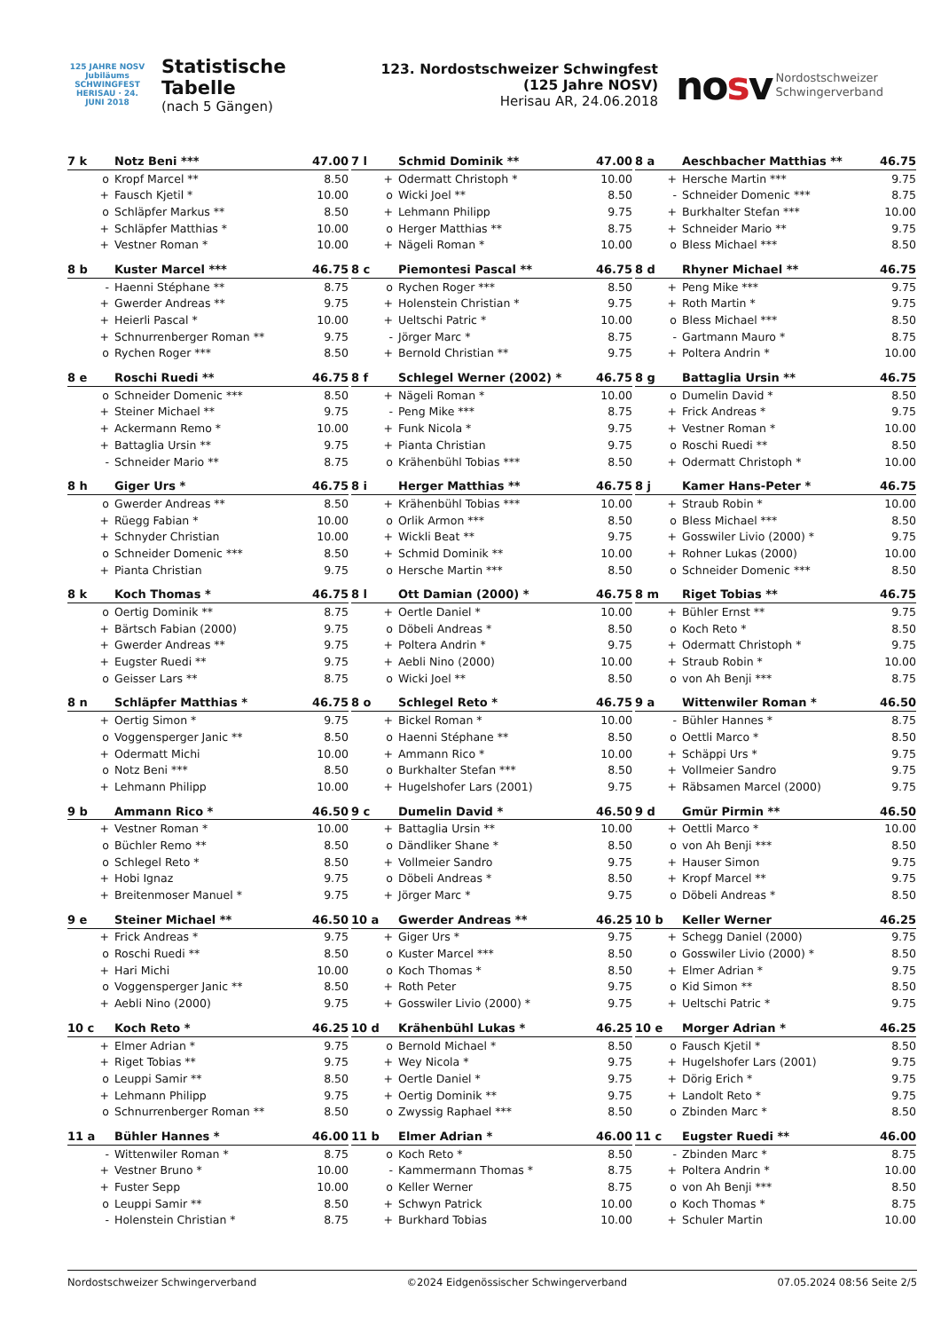125 JAHRE NOSV
Jubiläums SCHWINGFEST
HERISAU · 24. JUNI 2018
Statistische Tabelle
(nach 5 Gängen)
123. Nordostschweizer Schwingfest (125 Jahre NOSV)
Herisau AR, 24.06.2018
nosv Nordostschweizer
Schwingerverband
| 7 k | Notz Beni *** | 47.00 |
| --- | --- | --- |
| o | Kropf Marcel ** | 8.50 |
| + | Fausch Kjetil * | 10.00 |
| o | Schläpfer Markus ** | 8.50 |
| + | Schläpfer Matthias * | 10.00 |
| + | Vestner Roman * | 10.00 |
| 7 l | Schmid Dominik ** | 47.00 |
| --- | --- | --- |
| + | Odermatt Christoph * | 10.00 |
| o | Wicki Joel ** | 8.50 |
| + | Lehmann Philipp | 9.75 |
| o | Herger Matthias ** | 8.75 |
| + | Nägeli Roman * | 10.00 |
| 8 a | Aeschbacher Matthias ** | 46.75 |
| --- | --- | --- |
| + | Hersche Martin *** | 9.75 |
| - | Schneider Domenic *** | 8.75 |
| + | Burkhalter Stefan *** | 10.00 |
| + | Schneider Mario ** | 9.75 |
| o | Bless Michael *** | 8.50 |
| 8 b | Kuster Marcel *** | 46.75 |
| --- | --- | --- |
| - | Haenni Stéphane ** | 8.75 |
| + | Gwerder Andreas ** | 9.75 |
| + | Heierli Pascal * | 10.00 |
| + | Schnurrenberger Roman ** | 9.75 |
| o | Rychen Roger *** | 8.50 |
| 8 c | Piemontesi Pascal ** | 46.75 |
| --- | --- | --- |
| o | Rychen Roger *** | 8.50 |
| + | Holenstein Christian * | 9.75 |
| + | Ueltschi Patric * | 10.00 |
| - | Jörger Marc * | 8.75 |
| + | Bernold Christian ** | 9.75 |
| 8 d | Rhyner Michael ** | 46.75 |
| --- | --- | --- |
| + | Peng Mike *** | 9.75 |
| + | Roth Martin * | 9.75 |
| o | Bless Michael *** | 8.50 |
| - | Gartmann Mauro * | 8.75 |
| + | Poltera Andrin * | 10.00 |
| 8 e | Roschi Ruedi ** | 46.75 |
| --- | --- | --- |
| o | Schneider Domenic *** | 8.50 |
| + | Steiner Michael ** | 9.75 |
| + | Ackermann Remo * | 10.00 |
| + | Battaglia Ursin ** | 9.75 |
| - | Schneider Mario ** | 8.75 |
| 8 f | Schlegel Werner (2002) * | 46.75 |
| --- | --- | --- |
| + | Nägeli Roman * | 10.00 |
| - | Peng Mike *** | 8.75 |
| + | Funk Nicola * | 9.75 |
| + | Pianta Christian | 9.75 |
| o | Krähenbühl Tobias *** | 8.50 |
| 8 g | Battaglia Ursin ** | 46.75 |
| --- | --- | --- |
| o | Dumelin David * | 8.50 |
| + | Frick Andreas * | 9.75 |
| + | Vestner Roman * | 10.00 |
| o | Roschi Ruedi ** | 8.50 |
| + | Odermatt Christoph * | 10.00 |
| 8 h | Giger Urs * | 46.75 |
| --- | --- | --- |
| o | Gwerder Andreas ** | 8.50 |
| + | Rüegg Fabian * | 10.00 |
| + | Schnyder Christian | 10.00 |
| o | Schneider Domenic *** | 8.50 |
| + | Pianta Christian | 9.75 |
| 8 i | Herger Matthias ** | 46.75 |
| --- | --- | --- |
| + | Krähenbühl Tobias *** | 10.00 |
| o | Orlik Armon *** | 8.50 |
| + | Wickli Beat ** | 9.75 |
| + | Schmid Dominik ** | 10.00 |
| o | Hersche Martin *** | 8.50 |
| 8 j | Kamer Hans-Peter * | 46.75 |
| --- | --- | --- |
| + | Straub Robin * | 10.00 |
| o | Bless Michael *** | 8.50 |
| + | Gosswiler Livio (2000) * | 9.75 |
| + | Rohner Lukas (2000) | 10.00 |
| o | Schneider Domenic *** | 8.50 |
| 8 k | Koch Thomas * | 46.75 |
| --- | --- | --- |
| o | Oertig Dominik ** | 8.75 |
| + | Bärtsch Fabian (2000) | 9.75 |
| + | Gwerder Andreas ** | 9.75 |
| + | Eugster Ruedi ** | 9.75 |
| o | Geisser Lars ** | 8.75 |
| 8 l | Ott Damian (2000) * | 46.75 |
| --- | --- | --- |
| + | Oertle Daniel * | 10.00 |
| o | Döbeli Andreas * | 8.50 |
| + | Poltera Andrin * | 9.75 |
| + | Aebli Nino (2000) | 10.00 |
| o | Wicki Joel ** | 8.50 |
| 8 m | Riget Tobias ** | 46.75 |
| --- | --- | --- |
| + | Bühler Ernst ** | 9.75 |
| o | Koch Reto * | 8.50 |
| + | Odermatt Christoph * | 9.75 |
| + | Straub Robin * | 10.00 |
| o | von Ah Benji *** | 8.75 |
| 8 n | Schläpfer Matthias * | 46.75 |
| --- | --- | --- |
| + | Oertig Simon * | 9.75 |
| o | Voggensperger Janic ** | 8.50 |
| + | Odermatt Michi | 10.00 |
| o | Notz Beni *** | 8.50 |
| + | Lehmann Philipp | 10.00 |
| 8 o | Schlegel Reto * | 46.75 |
| --- | --- | --- |
| + | Bickel Roman * | 10.00 |
| o | Haenni Stéphane ** | 8.50 |
| + | Ammann Rico * | 10.00 |
| o | Burkhalter Stefan *** | 8.50 |
| + | Hugelshofer Lars (2001) | 9.75 |
| 9 a | Wittenwiler Roman * | 46.50 |
| --- | --- | --- |
| - | Bühler Hannes * | 8.75 |
| o | Oettli Marco * | 8.50 |
| + | Schäppi Urs * | 9.75 |
| + | Vollmeier Sandro | 9.75 |
| + | Räbsamen Marcel (2000) | 9.75 |
| 9 b | Ammann Rico * | 46.50 |
| --- | --- | --- |
| + | Vestner Roman * | 10.00 |
| o | Büchler Remo ** | 8.50 |
| o | Schlegel Reto * | 8.50 |
| + | Hobi Ignaz | 9.75 |
| + | Breitenmoser Manuel * | 9.75 |
| 9 c | Dumelin David * | 46.50 |
| --- | --- | --- |
| + | Battaglia Ursin ** | 10.00 |
| o | Dändliker Shane * | 8.50 |
| + | Vollmeier Sandro | 9.75 |
| o | Döbeli Andreas * | 8.50 |
| + | Jörger Marc * | 9.75 |
| 9 d | Gmür Pirmin ** | 46.50 |
| --- | --- | --- |
| + | Oettli Marco * | 10.00 |
| o | von Ah Benji *** | 8.50 |
| + | Hauser Simon | 9.75 |
| + | Kropf Marcel ** | 9.75 |
| o | Döbeli Andreas * | 8.50 |
| 9 e | Steiner Michael ** | 46.50 |
| --- | --- | --- |
| + | Frick Andreas * | 9.75 |
| o | Roschi Ruedi ** | 8.50 |
| + | Hari Michi | 10.00 |
| o | Voggensperger Janic ** | 8.50 |
| + | Aebli Nino (2000) | 9.75 |
| 10 a | Gwerder Andreas ** | 46.25 |
| --- | --- | --- |
| + | Giger Urs * | 9.75 |
| o | Kuster Marcel *** | 8.50 |
| o | Koch Thomas * | 8.50 |
| + | Roth Peter | 9.75 |
| + | Gosswiler Livio (2000) * | 9.75 |
| 10 b | Keller Werner | 46.25 |
| --- | --- | --- |
| + | Schegg Daniel (2000) | 9.75 |
| o | Gosswiler Livio (2000) * | 8.50 |
| + | Elmer Adrian * | 9.75 |
| o | Kid Simon ** | 8.50 |
| + | Ueltschi Patric * | 9.75 |
| 10 c | Koch Reto * | 46.25 |
| --- | --- | --- |
| + | Elmer Adrian * | 9.75 |
| + | Riget Tobias ** | 9.75 |
| o | Leuppi Samir ** | 8.50 |
| + | Lehmann Philipp | 9.75 |
| o | Schnurrenberger Roman ** | 8.50 |
| 10 d | Krähenbühl Lukas * | 46.25 |
| --- | --- | --- |
| o | Bernold Michael * | 8.50 |
| + | Wey Nicola * | 9.75 |
| + | Oertle Daniel * | 9.75 |
| + | Oertig Dominik ** | 9.75 |
| o | Zwyssig Raphael *** | 8.50 |
| 10 e | Morger Adrian * | 46.25 |
| --- | --- | --- |
| o | Fausch Kjetil * | 8.50 |
| + | Hugelshofer Lars (2001) | 9.75 |
| + | Dörig Erich * | 9.75 |
| + | Landolt Reto * | 9.75 |
| o | Zbinden Marc * | 8.50 |
| 11 a | Bühler Hannes * | 46.00 |
| --- | --- | --- |
| - | Wittenwiler Roman * | 8.75 |
| + | Vestner Bruno * | 10.00 |
| + | Fuster Sepp | 10.00 |
| o | Leuppi Samir ** | 8.50 |
| - | Holenstein Christian * | 8.75 |
| 11 b | Elmer Adrian * | 46.00 |
| --- | --- | --- |
| o | Koch Reto * | 8.50 |
| - | Kammermann Thomas * | 8.75 |
| o | Keller Werner | 8.75 |
| + | Schwyn Patrick | 10.00 |
| + | Burkhard Tobias | 10.00 |
| 11 c | Eugster Ruedi ** | 46.00 |
| --- | --- | --- |
| - | Zbinden Marc * | 8.75 |
| + | Poltera Andrin * | 10.00 |
| o | von Ah Benji *** | 8.50 |
| o | Koch Thomas * | 8.75 |
| + | Schuler Martin | 10.00 |
Nordostschweizer Schwingerverband ©2024 Eidgenössischer Schwingerverband 07.05.2024 08:56 Seite 2/5